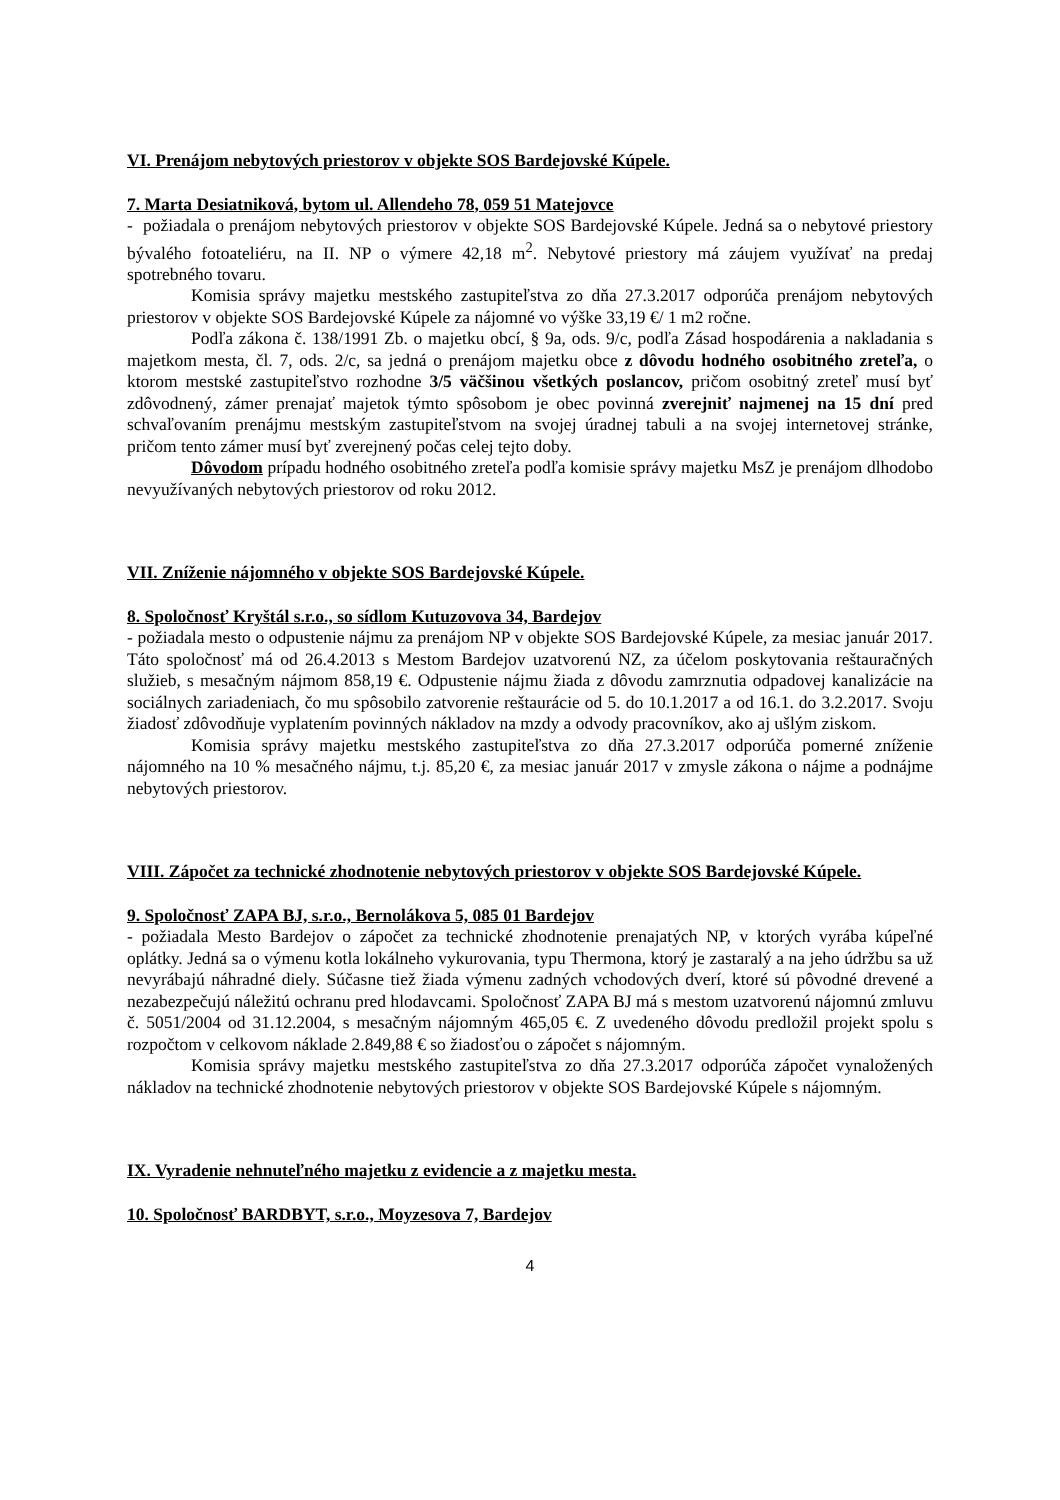VI. Prenájom nebytových priestorov v objekte SOS Bardejovské Kúpele.
7. Marta Desiatniková, bytom ul. Allendeho 78, 059 51 Matejovce
- požiadala o prenájom nebytových priestorov v objekte SOS Bardejovské Kúpele. Jedná sa o nebytové priestory bývalého fotoateliéru, na II. NP o výmere 42,18 m<sup>2</sup>. Nebytové priestory má záujem využívať na predaj spotrebného tovaru.
Komisia správy majetku mestského zastupiteľstva zo dňa 27.3.2017 odporúča prenájom nebytových priestorov v objekte SOS Bardejovské Kúpele za nájomné vo výške 33,19 €/ 1 m2 ročne.
Podľa zákona č. 138/1991 Zb. o majetku obcí, § 9a, ods. 9/c, podľa Zásad hospodárenia a nakladania s majetkom mesta, čl. 7, ods. 2/c, sa jedná o prenájom majetku obce z dôvodu hodného osobitného zreteľa, o ktorom mestské zastupiteľstvo rozhodne 3/5 väčšinou všetkých poslancov, pričom osobitný zreteľ musí byť zdôvodnený, zámer prenajať majetok týmto spôsobom je obec povinná zverejniť najmenej na 15 dní pred schvaľovaním prenájmu mestským zastupiteľstvom na svojej úradnej tabuli a na svojej internetovej stránke, pričom tento zámer musí byť zverejnený počas celej tejto doby.
Dôvodom prípadu hodného osobitného zreteľa podľa komisie správy majetku MsZ je prenájom dlhodobo nevyužívaných nebytových priestorov od roku 2012.
VII. Zníženie nájomného v objekte SOS Bardejovské Kúpele.
8. Spoločnosť Kryštál s.r.o., so sídlom Kutuzovova 34, Bardejov
- požiadala mesto o odpustenie nájmu za prenájom NP v objekte SOS Bardejovské Kúpele, za mesiac január 2017. Táto spoločnosť má od 26.4.2013 s Mestom Bardejov uzatvorenú NZ, za účelom poskytovania reštauračných služieb, s mesačným nájmom 858,19 €. Odpustenie nájmu žiada z dôvodu zamrznutia odpadovej kanalizácie na sociálnych zariadeniach, čo mu spôsobilo zatvorenie reštaurácie od 5. do 10.1.2017 a od 16.1. do 3.2.2017. Svoju žiadosť zdôvodňuje vyplatením povinných nákladov na mzdy a odvody pracovníkov, ako aj ušlým ziskom.
Komisia správy majetku mestského zastupiteľstva zo dňa 27.3.2017 odporúča pomerné zníženie nájomného na 10 % mesačného nájmu, t.j. 85,20 €, za mesiac január 2017 v zmysle zákona o nájme a podnájme nebytových priestorov.
VIII. Zápočet za technické zhodnotenie nebytových priestorov v objekte SOS Bardejovské Kúpele.
9. Spoločnosť ZAPA BJ, s.r.o., Bernolákova 5, 085 01 Bardejov
- požiadala Mesto Bardejov o zápočet za technické zhodnotenie prenajatých NP, v ktorých vyrába kúpeľné oplátky. Jedná sa o výmenu kotla lokálneho vykurovania, typu Thermona, ktorý je zastaralý a na jeho údržbu sa už nevyrábajú náhradné diely. Súčasne tiež žiada výmenu zadných vchodových dverí, ktoré sú pôvodné drevené a nezabezpečujú náležitú ochranu pred hlodavcami. Spoločnosť ZAPA BJ má s mestom uzatvorenú nájomnú zmluvu č. 5051/2004 od 31.12.2004, s mesačným nájomným 465,05 €. Z uvedeného dôvodu predložil projekt spolu s rozpočtom v celkovom náklade 2.849,88 € so žiadosťou o zápočet s nájomným.
Komisia správy majetku mestského zastupiteľstva zo dňa 27.3.2017 odporúča zápočet vynaložených nákladov na technické zhodnotenie nebytových priestorov v objekte SOS Bardejovské Kúpele s nájomným.
IX. Vyradenie nehnuteľného majetku z evidencie a z majetku mesta.
10. Spoločnosť BARDBYT, s.r.o., Moyzesova 7, Bardejov
4